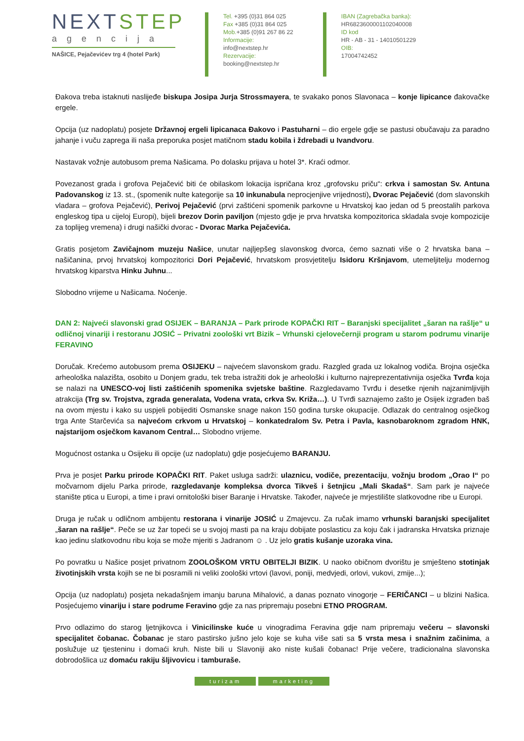NEXTSTEP
agencija
NAŠICE, Pejačevićev trg 4 (hotel Park)
Tel. +395 (0)31 864 025
Fax +385 (0)31 864 025
Mob.+385 (0)91 267 86 22
Informacije:
info@nextstep.hr
Rezervacije:
booking@nextstep.hr
IBAN (Zagrebačka banka):
HR6823600001102040008
ID kod
HR - AB - 31 - 14010501229
OIB:
17004742452
Đakova treba istaknuti naslijeđe biskupa Josipa Jurja Strossmayera, te svakako ponos Slavonaca – konje lipicance đakovačke ergele.
Opcija (uz nadoplatu) posjete Državnoj ergeli lipicanaca Đakovo i Pastuharni – dio ergele gdje se pastusi obučavaju za paradno jahanje i vuču zaprega ili naša preporuka posjet matičnom stadu kobila i ždrebadi u Ivandvoru.
Nastavak vožnje autobusom prema Našicama. Po dolasku prijava u hotel 3*. Kraći odmor.
Povezanost grada i grofova Pejačević biti će obilaskom lokacija ispričana kroz „grofovsku priču“: crkva i samostan Sv. Antuna Padovanskog iz 13. st., (spomenik nulte kategorije sa 10 inkunabula neprocjenjive vrijednosti), Dvorac Pejačević (dom slavonskih vladara – grofova Pejačević), Perivoj Pejačević (prvi zaštićeni spomenik parkovne u Hrvatskoj kao jedan od 5 preostalih parkova engleskog tipa u cijeloj Europi), bijeli brezov Dorin paviljon (mjesto gdje je prva hrvatska kompozitorica skladala svoje kompozicije za toplijeg vremena) i drugi našički dvorac - Dvorac Marka Pejačevića.
Gratis posjetom Zavičajnom muzeju Našice, unutar najljepšeg slavonskog dvorca, ćemo saznati više o 2 hrvatska bana – našičanina, prvoj hrvatskoj kompozitorici Dori Pejačević, hrvatskom prosvjetitelju Isidoru Kršnjavom, utemeljitelju modernog hrvatskog kiparstva Hinku Juhnu...
Slobodno vrijeme u Našicama. Noćenje.
DAN 2: Najveći slavonski grad OSIJEK – BARANJA – Park prirode KOPAČKI RIT – Baranjski specijalitet „šaran na rašlje“ u odličnoj vinariji i restoranu JOSIĆ – Privatni zoološki vrt Bizik – Vrhunski cjelovečernji program u starom podrumu vinarije FERAVINO
Doručak. Krećemo autobusom prema OSIJEKU – najvećem slavonskom gradu. Razgled grada uz lokalnog vodiča. Brojna osječka arheološka nalazišta, osobito u Donjem gradu, tek treba istražiti dok je arheološki i kulturno najreprezentativnija osječka Tvrđa koja se nalazi na UNESCO-voj listi zaštićenih spomenika svjetske baštine. Razgledavamo Tvrđu i desetke njenih najzanimljivijih atrakcija (Trg sv. Trojstva, zgrada generalata, Vodena vrata, crkva Sv. Križa…). U Tvrđi saznajemo zašto je Osijek izgrađen baš na ovom mjestu i kako su uspjeli pobijediti Osmanske snage nakon 150 godina turske okupacije. Odlazak do centralnog osječkog trga Ante Starčevića sa najvećom crkvom u Hrvatskoj – konkatedralom Sv. Petra i Pavla, kasnobaroknom zgradom HNK, najstarijom osječkom kavanom Central… Slobodno vrijeme.
Mogućnost ostanka u Osijeku ili opcije (uz nadoplatu) gdje posjećujemo BARANJU.
Prva je posjet Parku prirode KOPAČKI RIT. Paket usluga sadrži: ulaznicu, vodiče, prezentaciju, vožnju brodom „Orao I“ po močvarnom dijelu Parka prirode, razgledavanje kompleksa dvorca Tikveš i šetnjicu „Mali Skadaš“. Sam park je najveće stanište ptica u Europi, a time i pravi ornitološki biser Baranje i Hrvatske. Također, najveće je mrjestilište slatkovodne ribe u Europi.
Druga je ručak u odličnom ambijentu restorana i vinarije JOSIĆ u Zmajevcu. Za ručak imamo vrhunski baranjski specijalitet „šaran na rašlje“. Peče se uz žar topeći se u svojoj masti pa na kraju dobijate poslasticu za koju čak i jadranska Hrvatska priznaje kao jedinu slatkovodnu ribu koja se može mjeriti s Jadranom ☺ . Uz jelo gratis kušanje uzoraka vina.
Po povratku u Našice posjet privatnom ZOOLOŠKOM VRTU OBITELJI BIZIK. U naoko običnom dvorištu je smješteno stotinjak životinjskih vrsta kojih se ne bi posramili ni veliki zoološki vrtovi (lavovi, poniji, medvjedi, orlovi, vukovi, zmije...);
Opcija (uz nadoplatu) posjeta nekadašnjem imanju baruna Mihalović, a danas poznato vinogorje – FERIČANCI – u blizini Našica. Posjećujemo vinariju i stare podrume Feravino gdje za nas pripremaju posebni ETNO PROGRAM.
Prvo odlazimo do starog ljetnjikovca i Vinicilinske kuće u vinogradima Feravina gdje nam pripremaju večeru – slavonski specijalitet čobanac. Čobanac je staro pastirsko jušno jelo koje se kuha više sati sa 5 vrsta mesa i snažnim začinima, a poslužuje uz tjesteninu i domaći kruh. Niste bili u Slavoniji ako niste kušali čobanac! Prije večere, tradicionalna slavonska dobrodošlica uz domaću rakiju šljivovicu i tamburaše.
turizam marketing